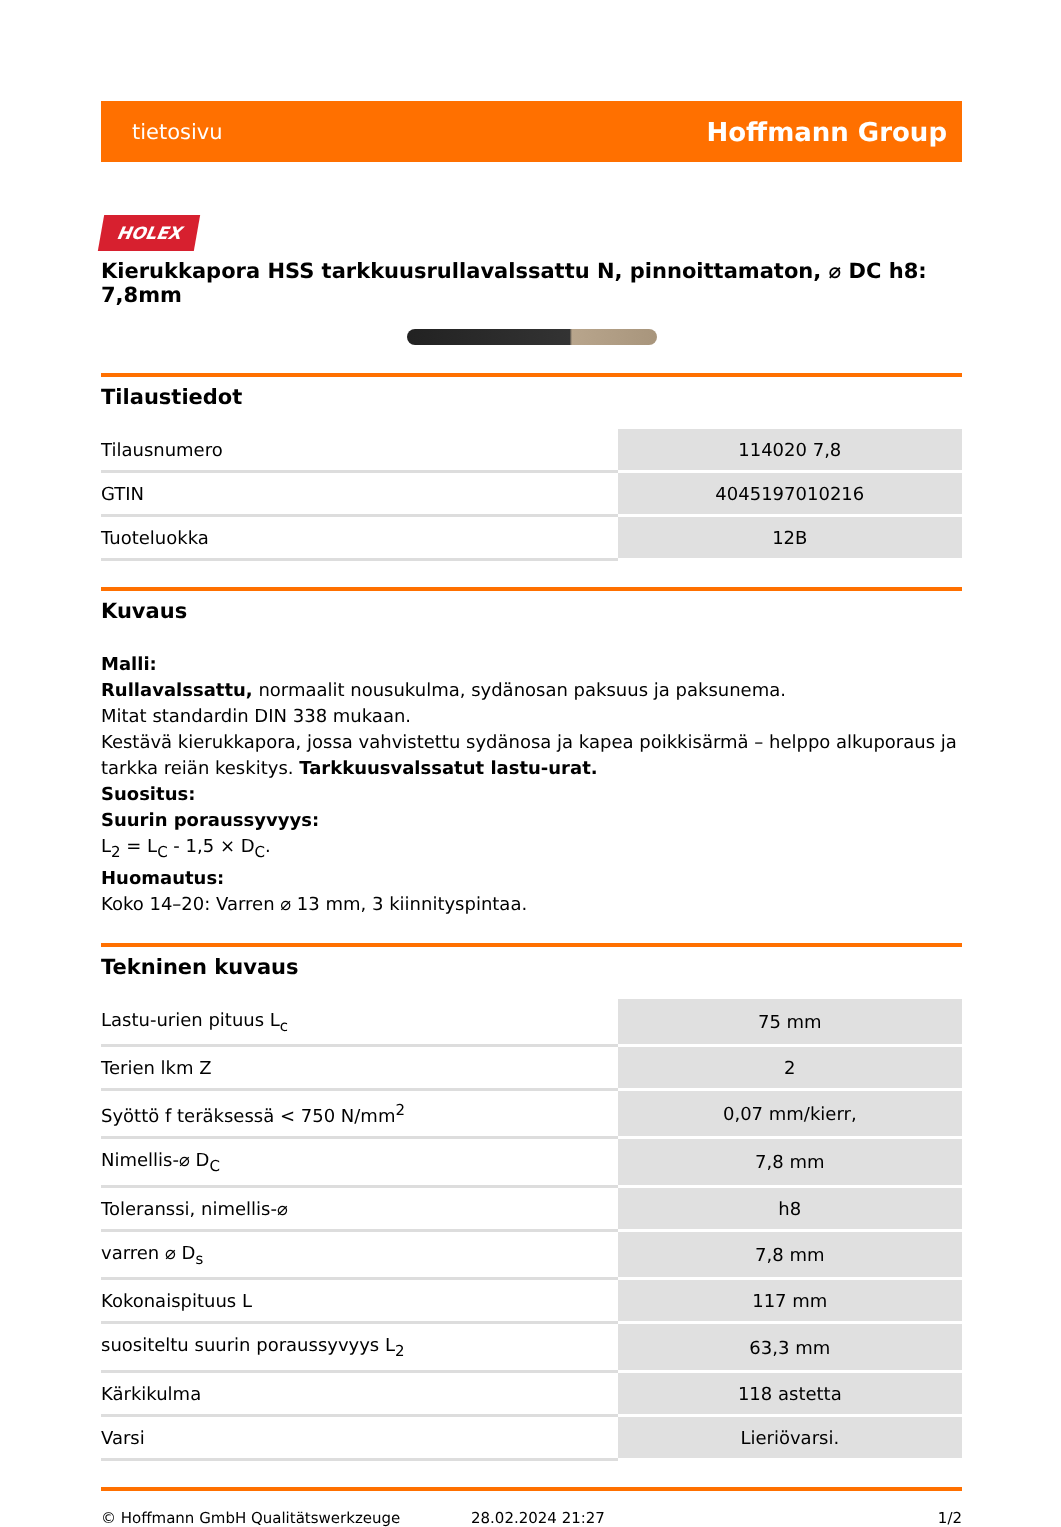tietosivu Hoffmann Group
HOLEX
Kierukkapora HSS tarkkuusrullavalssattu N, pinnoittamaton, ⌀ DC h8: 7,8mm
Tilaustiedot
| Tilausnumero | 114020 7,8 |
| GTIN | 4045197010216 |
| Tuoteluokka | 12B |
Kuvaus
Malli:
Rullavalssattu, normaalit nousukulma, sydänosan paksuus ja paksunema.
Mitat standardin DIN 338 mukaan.
Kestävä kierukkapora, jossa vahvistettu sydänosa ja kapea poikkisärmä – helppo alkuporaus ja tarkka reiän keskitys. Tarkkuusvalssatut lastu-urat.
Suositus:
Suurin poraussyvyys:
L<sub>2</sub> = L<sub>C</sub> - 1,5 × D<sub>C</sub>.
Huomautus:
Koko 14–20: Varren ⌀ 13 mm, 3 kiinnityspintaa.
Tekninen kuvaus
| Lastu-urien pituus L<sub>c</sub> | 75 mm |
| Terien lkm Z | 2 |
| Syöttö f teräksessä < 750 N/mm<sup>2</sup> | 0,07 mm/kierr, |
| Nimellis-⌀ D<sub>C</sub> | 7,8 mm |
| Toleranssi, nimellis-⌀ | h8 |
| varren ⌀ D<sub>s</sub> | 7,8 mm |
| Kokonaispituus L | 117 mm |
| suositeltu suurin poraussyvyys L<sub>2</sub> | 63,3 mm |
| Kärkikulma | 118 astetta |
| Varsi | Lieriövarsi. |
© Hoffmann GmbH Qualitätswerkzeuge 28.02.2024 21:27 1/2